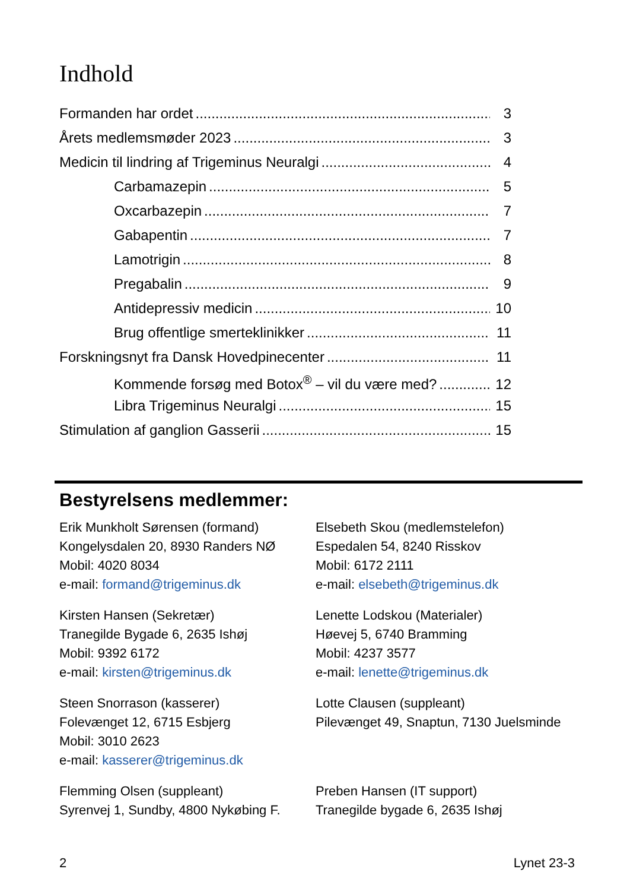Indhold
Formanden har ordet 3
Årets medlemsmøder 2023 3
Medicin til lindring af Trigeminus Neuralgi 4
Carbamazepin 5
Oxcarbazepin 7
Gabapentin 7
Lamotrigin 8
Pregabalin 9
Antidepressiv medicin 10
Brug offentlige smerteklinikker 11
Forskningsnyt fra Dansk Hovedpinecenter 11
Kommende forsøg med Botox<sup>®</sup> – vil du være med? 12
Libra Trigeminus Neuralgi 15
Stimulation af ganglion Gasserii 15
Bestyrelsens medlemmer:
Erik Munkholt Sørensen (formand)
Kongelysdalen 20, 8930 Randers NØ
Mobil: 4020 8034
e-mail: formand@trigeminus.dk
Elsebeth Skou (medlemstelefon)
Espedalen 54, 8240 Risskov
Mobil: 6172 2111
e-mail: elsebeth@trigeminus.dk
Kirsten Hansen (Sekretær)
Tranegilde Bygade 6, 2635 Ishøj
Mobil: 9392 6172
e-mail: kirsten@trigeminus.dk
Lenette Lodskou (Materialer)
Høevej 5, 6740 Bramming
Mobil: 4237 3577
e-mail: lenette@trigeminus.dk
Steen Snorrason (kasserer)
Folevænget 12, 6715 Esbjerg
Mobil: 3010 2623
e-mail: kasserer@trigeminus.dk
Lotte Clausen (suppleant)
Pilevænget 49, Snaptun, 7130 Juelsminde
Flemming Olsen (suppleant)
Syrenvej 1, Sundby, 4800 Nykøbing F.
Preben Hansen (IT support)
Tranegilde bygade 6, 2635 Ishøj
2 Lynet 23-3